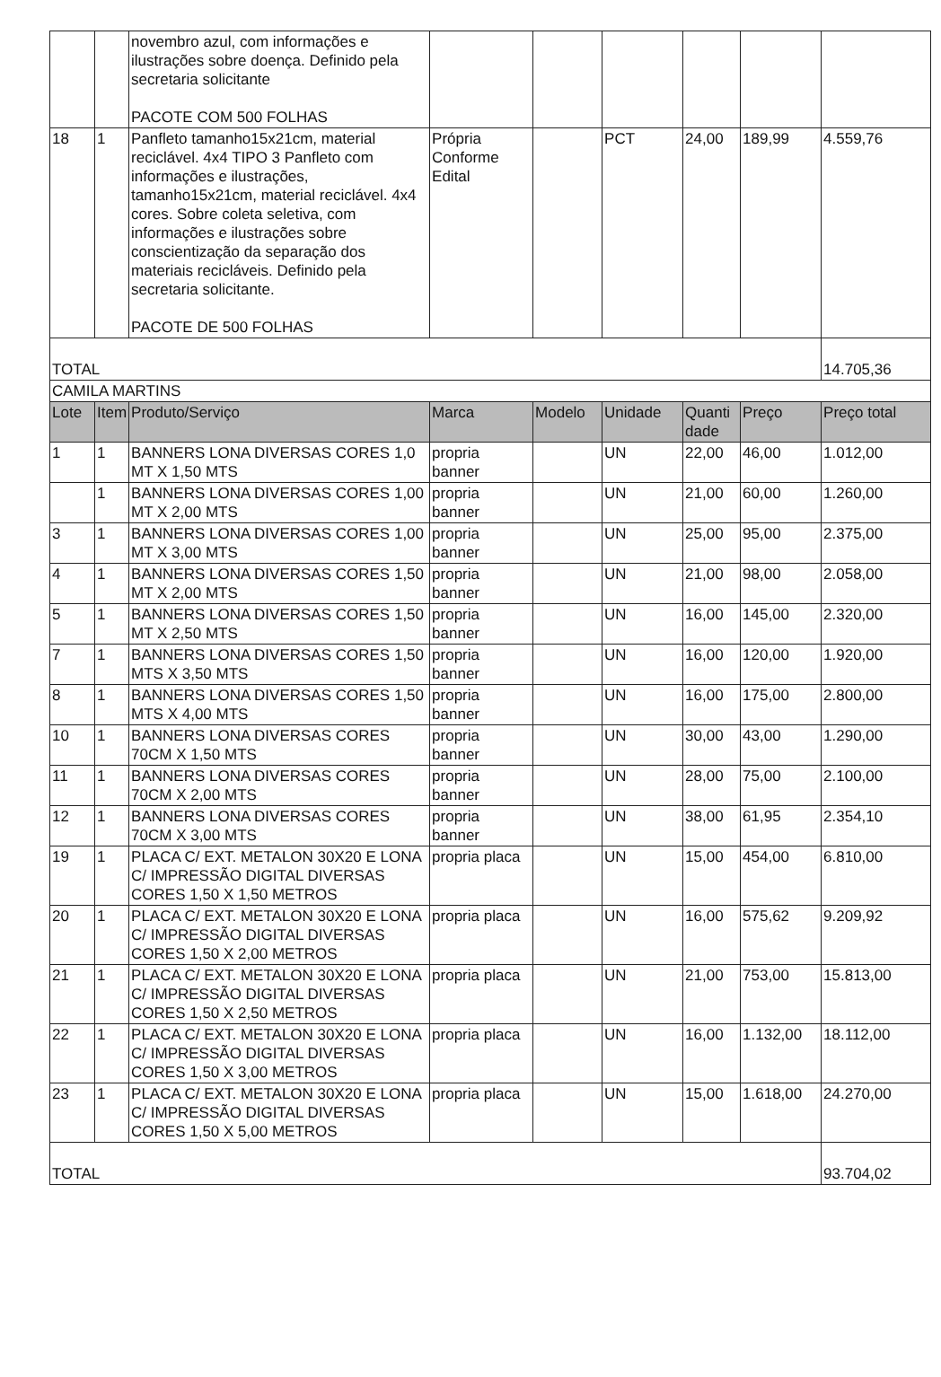| | | novembro azul, com informações e ilustrações sobre doença. Definido pela secretaria solicitante PACOTE COM 500 FOLHAS | | | | | | |
| 18 | 1 | Panfleto tamanho15x21cm, material reciclável. 4x4 TIPO 3 Panfleto com informações e ilustrações, tamanho15x21cm, material reciclável. 4x4 cores. Sobre coleta seletiva, com informações e ilustrações sobre conscientização da separação dos materiais recicláveis. Definido pela secretaria solicitante. PACOTE DE 500 FOLHAS | Própria Conforme Edital | | PCT | 24,00 | 189,99 | 4.559,76 |
| TOTAL | | | | | | | | 14.705,36 |
| CAMILA MARTINS | | | | | | | | |
| Lote | Item | Produto/Serviço | Marca | Modelo | Unidade | Quanti dade | Preço | Preço total |
| 1 | 1 | BANNERS LONA DIVERSAS CORES 1,0 MT X 1,50 MTS | propria banner | | UN | 22,00 | 46,00 | 1.012,00 |
| | 1 | BANNERS LONA DIVERSAS CORES 1,00 MT X 2,00 MTS | propria banner | | UN | 21,00 | 60,00 | 1.260,00 |
| 3 | 1 | BANNERS LONA DIVERSAS CORES 1,00 MT X 3,00 MTS | propria banner | | UN | 25,00 | 95,00 | 2.375,00 |
| 4 | 1 | BANNERS LONA DIVERSAS CORES 1,50 MT X 2,00 MTS | propria banner | | UN | 21,00 | 98,00 | 2.058,00 |
| 5 | 1 | BANNERS LONA DIVERSAS CORES 1,50 MT X 2,50 MTS | propria banner | | UN | 16,00 | 145,00 | 2.320,00 |
| 7 | 1 | BANNERS LONA DIVERSAS CORES 1,50 MTS X 3,50 MTS | propria banner | | UN | 16,00 | 120,00 | 1.920,00 |
| 8 | 1 | BANNERS LONA DIVERSAS CORES 1,50 MTS X 4,00 MTS | propria banner | | UN | 16,00 | 175,00 | 2.800,00 |
| 10 | 1 | BANNERS LONA DIVERSAS CORES 70CM X 1,50 MTS | propria banner | | UN | 30,00 | 43,00 | 1.290,00 |
| 11 | 1 | BANNERS LONA DIVERSAS CORES 70CM X 2,00 MTS | propria banner | | UN | 28,00 | 75,00 | 2.100,00 |
| 12 | 1 | BANNERS LONA DIVERSAS CORES 70CM X 3,00 MTS | propria banner | | UN | 38,00 | 61,95 | 2.354,10 |
| 19 | 1 | PLACA C/ EXT. METALON 30X20 E LONA C/ IMPRESSÃO DIGITAL DIVERSAS CORES 1,50 X 1,50 METROS | propria placa | | UN | 15,00 | 454,00 | 6.810,00 |
| 20 | 1 | PLACA C/ EXT. METALON 30X20 E LONA C/ IMPRESSÃO DIGITAL DIVERSAS CORES 1,50 X 2,00 METROS | propria placa | | UN | 16,00 | 575,62 | 9.209,92 |
| 21 | 1 | PLACA C/ EXT. METALON 30X20 E LONA C/ IMPRESSÃO DIGITAL DIVERSAS CORES 1,50 X 2,50 METROS | propria placa | | UN | 21,00 | 753,00 | 15.813,00 |
| 22 | 1 | PLACA C/ EXT. METALON 30X20 E LONA C/ IMPRESSÃO DIGITAL DIVERSAS CORES 1,50 X 3,00 METROS | propria placa | | UN | 16,00 | 1.132,00 | 18.112,00 |
| 23 | 1 | PLACA C/ EXT. METALON 30X20 E LONA C/ IMPRESSÃO DIGITAL DIVERSAS CORES 1,50 X 5,00 METROS | propria placa | | UN | 15,00 | 1.618,00 | 24.270,00 |
| TOTAL | | | | | | | | 93.704,02 |